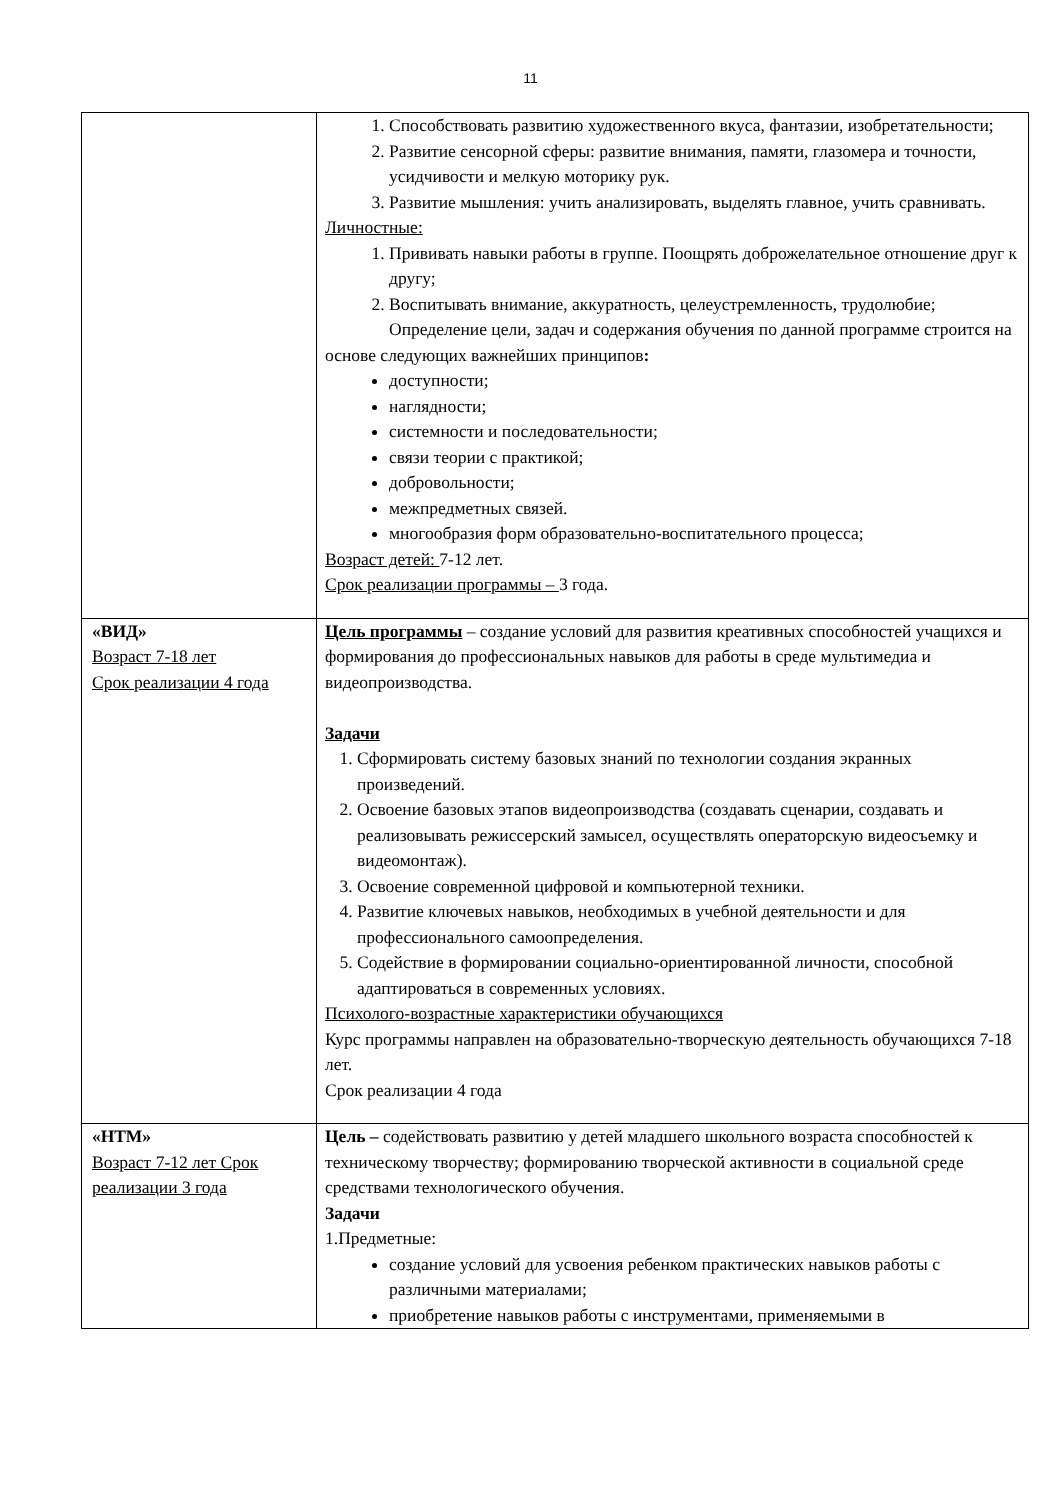11
| | 1. Способствовать развитию художественного вкуса, фантазии, изобретательности; 2. Развитие сенсорной сферы: развитие внимания, памяти, глазомера и точности, усидчивости и мелкую моторику рук. 3. Развитие мышления: учить анализировать, выделять главное, учить сравнивать. Личностные: 1. Прививать навыки работы в группе. Поощрять доброжелательное отношение друг к другу; 2. Воспитывать внимание, аккуратность, целеустремленность, трудолюбие; Определение цели, задач и содержания обучения по данной программе строится на основе следующих важнейших принципов : доступности; наглядности; системности и последовательности; связи теории с практикой; добровольности; межпредметных связей. многообразия форм образовательно-воспитательного процесса; Возраст детей: 7-12 лет. Срок реализации программы – 3 года. |
| «ВИД» Возраст 7-18 лет Срок реализации 4 года | Цель программы – создание условий для развития креативных способностей учащихся и формирования до профессиональных навыков для работы в среде мультимедиа и видеопроизводства. Задачи 1. Сформировать систему базовых знаний по технологии создания экранных произведений. 2. Освоение базовых этапов видеопроизводства (создавать сценарии, создавать и реализовывать режиссерский замысел, осуществлять операторскую видеосъемку и видеомонтаж). 3. Освоение современной цифровой и компьютерной техники. 4. Развитие ключевых навыков, необходимых в учебной деятельности и для профессионального самоопределения. 5. Содействие в формировании социально-ориентированной личности, способной адаптироваться в современных условиях. Психолого-возрастные характеристики обучающихся Курс программы направлен на образовательно-творческую деятельность обучающихся 7-18 лет. Срок реализации 4 года |
| «НТМ» Возраст 7-12 лет Срок реализации 3 года | Цель – содействовать развитию у детей младшего школьного возраста способностей к техническому творчеству; формированию творческой активности в социальной среде средствами технологического обучения. Задачи 1.Предметные: создание условий для усвоения ребенком практических навыков работы с различными материалами; приобретение навыков работы с инструментами, применяемыми в |